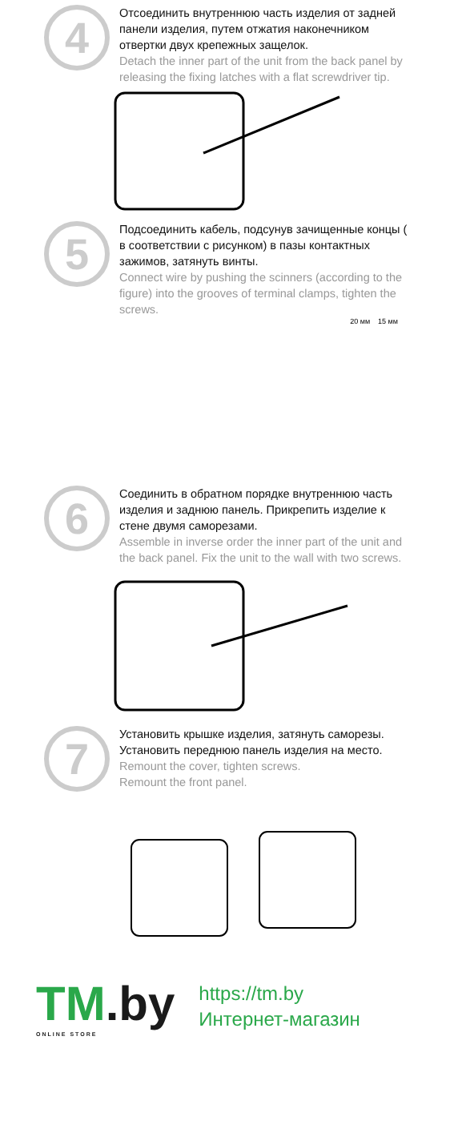4
Отсоединить внутреннюю часть изделия от задней панели изделия, путем отжатия наконечником отвертки двух крепежных защелок.
Detach the inner part of the unit from the back panel by releasing the fixing latches with a flat screwdriver tip.
5
Подсоединить кабель, подсунув зачищенные концы ( в соответствии с рисунком) в пазы контактных зажимов, затянуть винты.
Connect wire by pushing the scinners (according to the figure) into the grooves of terminal clamps, tighten the screws.
20 мм 15 мм
6
Соединить в обратном порядке внутреннюю часть изделия и заднюю панель. Прикрепить изделие к стене двумя саморезами.
Assemble in inverse order the inner part of the unit and the back panel. Fix the unit to the wall with two screws.
7
Установить крышке изделия, затянуть саморезы. Установить переднюю панель изделия на место.
Remount the cover, tighten screws.
Remount the front panel.
TM.by
ONLINE STORE
https://tm.by
Интернет-магазин